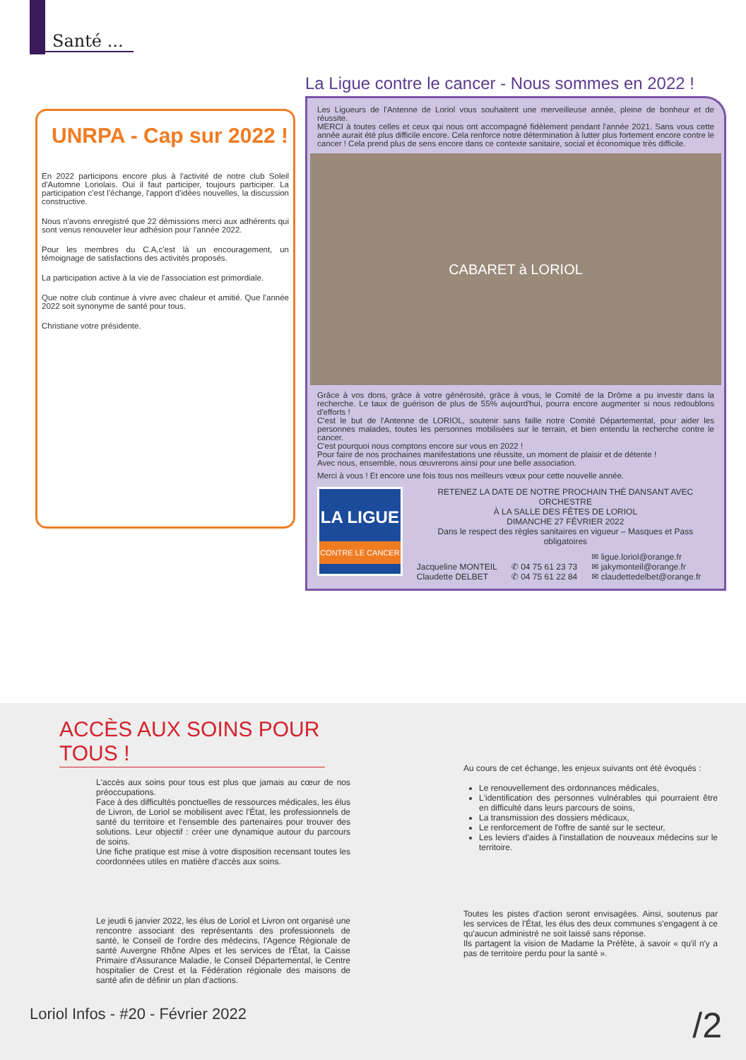Santé ...
UNRPA - Cap sur 2022 !
En 2022 participons encore plus à l'activité de notre club Soleil d'Automne Loriolais. Oui il faut participer, toujours participer. La participation c'est l'échange, l'apport d'idées nouvelles, la discussion constructive.
Nous n'avons enregistré que 22 démissions merci aux adhérents qui sont venus renouveler leur adhésion pour l'année 2022.
Pour les membres du C.A,c'est là un encouragement, un témoignage de satisfactions des activités proposés.
La participation active à la vie de l'association est primordiale.
Que notre club continue à vivre avec chaleur et amitié. Que l'année 2022 soit synonyme de santé pour tous.
Christiane votre présidente.
La Ligue contre le cancer - Nous sommes en 2022 !
Les Ligueurs de l'Antenne de Loriol vous souhaitent une merveilleuse année, pleine de bonheur et de réussite.
MERCI à toutes celles et ceux qui nous ont accompagné fidèlement pendant l'année 2021. Sans vous cette année aurait été plus difficile encore. Cela renforce notre détermination à lutter plus fortement encore contre le cancer ! Cela prend plus de sens encore dans ce contexte sanitaire, social et économique très difficile.
CABARET à LORIOL
Grâce à vos dons, grâce à votre générosité, grâce à vous, le Comité de la Drôme a pu investir dans la recherche. Le taux de guérison de plus de 55% aujourd'hui, pourra encore augmenter si nous redoublons d'efforts !
C'est le but de l'Antenne de LORIOL, soutenir sans faille notre Comité Départemental, pour aider les personnes malades, toutes les personnes mobilisées sur le terrain, et bien entendu la recherche contre le cancer.
C'est pourquoi nous comptons encore sur vous en 2022 !
Pour faire de nos prochaines manifestations une réussite, un moment de plaisir et de détente !
Avec nous, ensemble, nous œuvrerons ainsi pour une belle association.
Merci à vous ! Et encore une fois tous nos meilleurs vœux pour cette nouvelle année.
LA LIGUE
CONTRE LE CANCER
RETENEZ LA DATE DE NOTRE PROCHAIN THÉ DANSANT AVEC ORCHESTRE
À LA SALLE DES FÊTES DE LORIOL
DIMANCHE 27 FÉVRIER 2022
Dans le respect des règles sanitaires en vigueur – Masques et Pass obligatoires
Jacqueline MONTEIL
Claudette DELBET
✆ 04 75 61 23 73
✆ 04 75 61 22 84
✉ ligue.loriol@orange.fr
✉ jakymonteil@orange.fr
✉ claudettedelbet@orange.fr
ACCÈS AUX SOINS POUR TOUS !
L'accès aux soins pour tous est plus que jamais au cœur de nos préoccupations.
Face à des difficultés ponctuelles de ressources médicales, les élus de Livron, de Loriol se mobilisent avec l'État, les professionnels de santé du territoire et l'ensemble des partenaires pour trouver des solutions. Leur objectif : créer une dynamique autour du parcours de soins.
Une fiche pratique est mise à votre disposition recensant toutes les coordonnées utiles en matière d'accès aux soins.
Le jeudi 6 janvier 2022, les élus de Loriol et Livron ont organisé une rencontre associant des représentants des professionnels de santé, le Conseil de l'ordre des médecins, l'Agence Régionale de santé Auvergne Rhône Alpes et les services de l'État, la Caisse Primaire d'Assurance Maladie, le Conseil Départemental, le Centre hospitalier de Crest et la Fédération régionale des maisons de santé afin de définir un plan d'actions.
Au cours de cet échange, les enjeux suivants ont été évoqués :
Le renouvellement des ordonnances médicales,
L'identification des personnes vulnérables qui pourraient être en difficulté dans leurs parcours de soins,
La transmission des dossiers médicaux,
Le renforcement de l'offre de santé sur le secteur,
Les leviers d'aides à l'installation de nouveaux médecins sur le territoire.
Toutes les pistes d'action seront envisagées. Ainsi, soutenus par les services de l'État, les élus des deux communes s'engagent à ce qu'aucun administré ne soit laissé sans réponse.
Ils partagent la vision de Madame la Préfète, à savoir « qu'il n'y a pas de territoire perdu pour la santé ».
Loriol Infos - #20 - Février 2022 /2